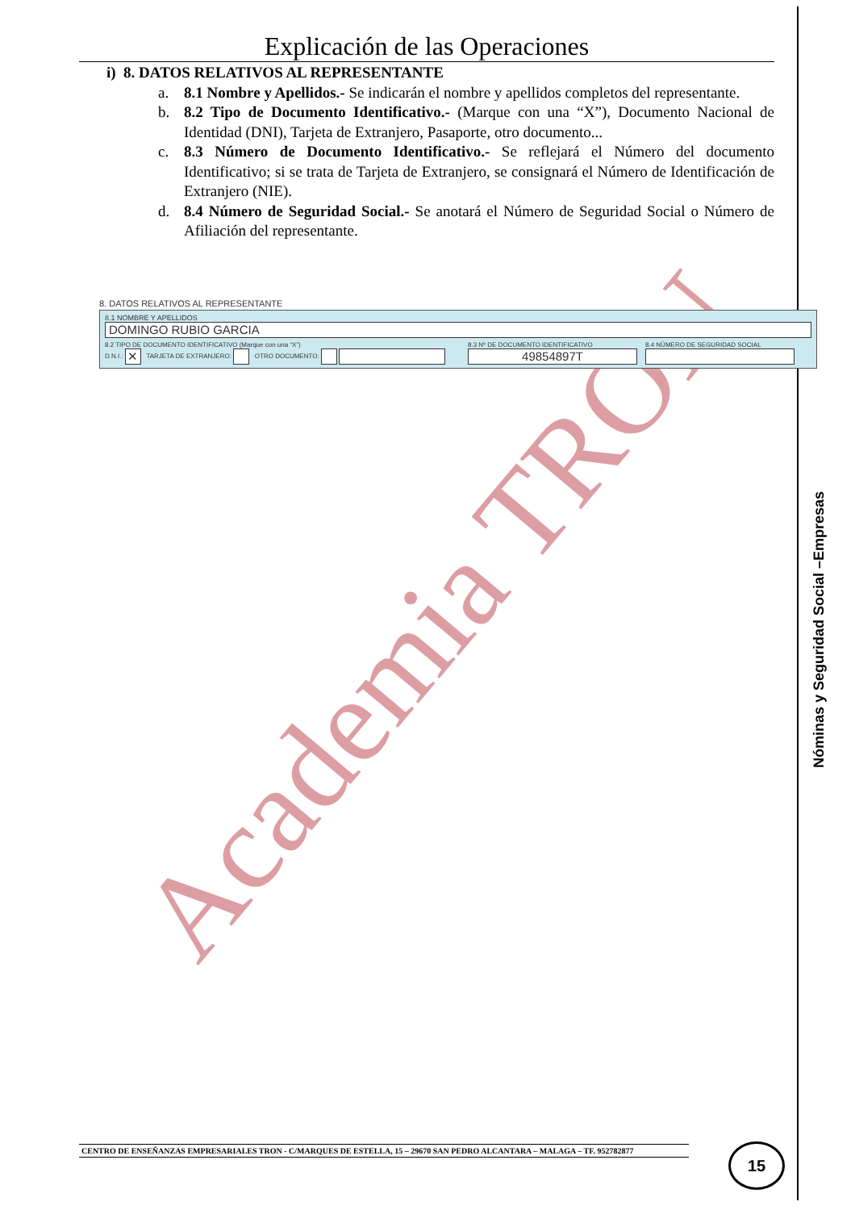Academia TRON
Explicación de las Operaciones
i) 8. DATOS RELATIVOS AL REPRESENTANTE
a. 8.1 Nombre y Apellidos.- Se indicarán el nombre y apellidos completos del representante.
b. 8.2 Tipo de Documento Identificativo.- (Marque con una “X”), Documento Nacional de Identidad (DNI), Tarjeta de Extranjero, Pasaporte, otro documento...
c. 8.3 Número de Documento Identificativo.- Se reflejará el Número del documento Identificativo; si se trata de Tarjeta de Extranjero, se consignará el Número de Identificación de Extranjero (NIE).
d. 8.4 Número de Seguridad Social.- Se anotará el Número de Seguridad Social o Número de Afiliación del representante.
8. DATOS RELATIVOS AL REPRESENTANTE
8.1 NOMBRE Y APELLIDOS
DOMINGO RUBIO GARCIA
8.2 TIPO DE DOCUMENTO IDENTIFICATIVO (Marque con una “X”)
D.N.I.: ✕ TARJETA DE EXTRANJERO: OTRO DOCUMENTO:
8.3 Nº DE DOCUMENTO IDENTIFICATIVO
49854897T
8.4 NÚMERO DE SEGURIDAD SOCIAL
Nóminas y Seguridad Social –Empresas
CENTRO DE ENSEÑANZAS EMPRESARIALES TRON - C/MARQUES DE ESTELLA, 15 – 29670 SAN PEDRO ALCANTARA – MALAGA – TF. 952782877 15